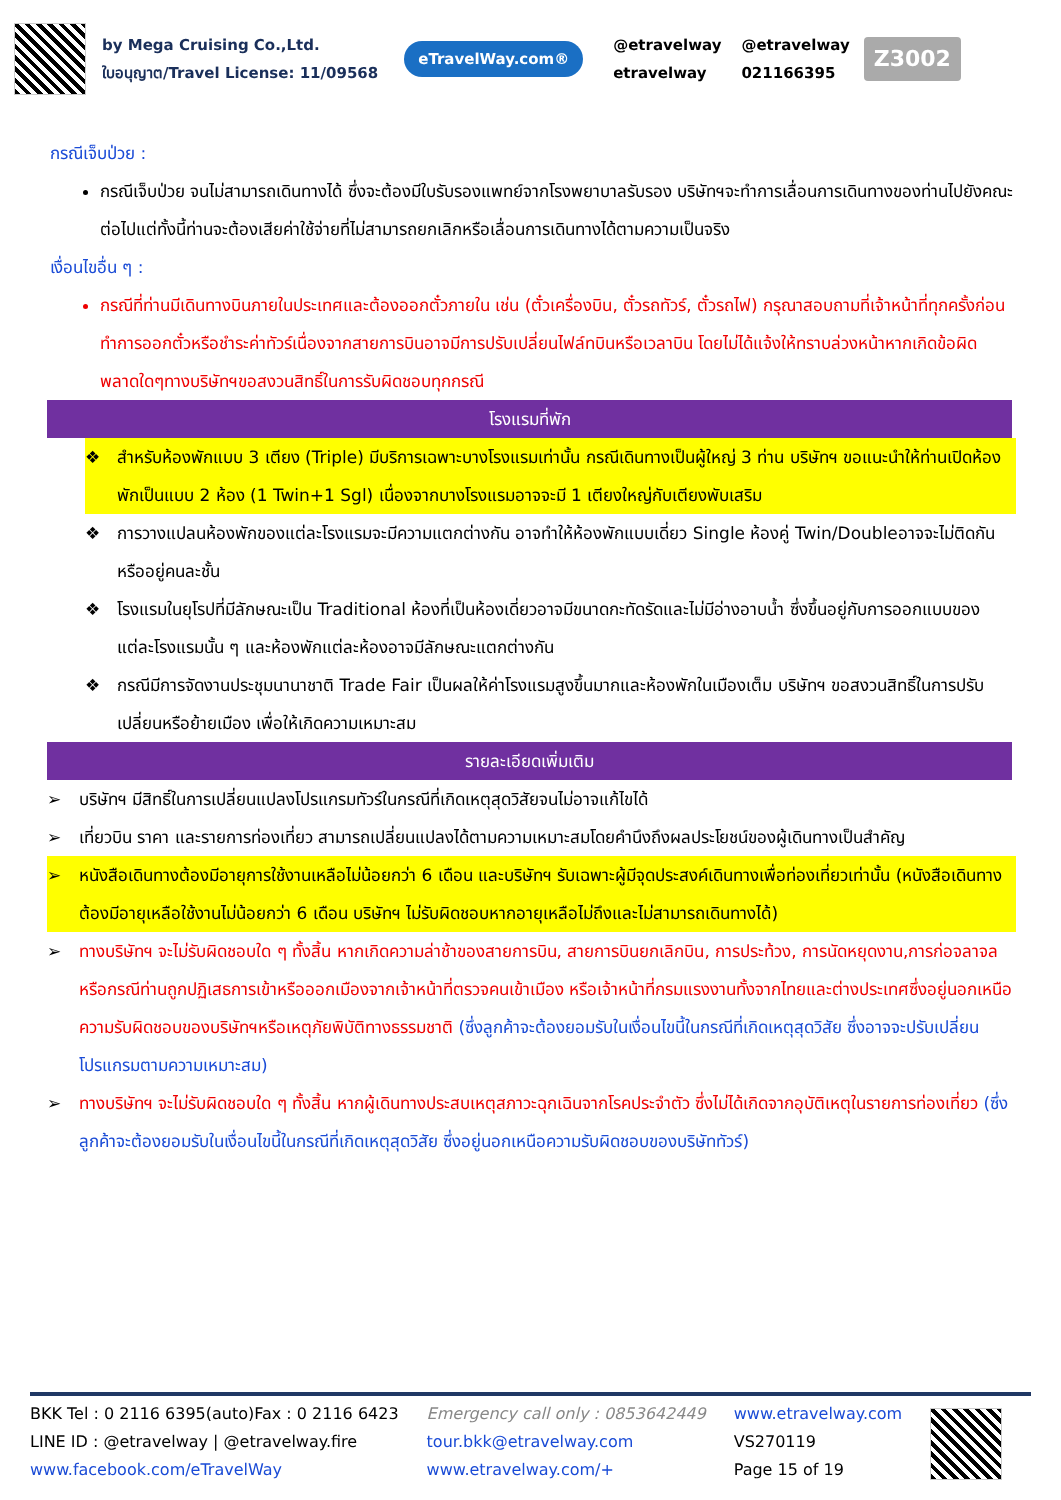by Mega Cruising Co.,Ltd.
ใบอนุญาต/Travel License: 11/09568
eTravelWay.com®
@etravelway @etravelway etravelway 021166395
Z3002
กรณีเจ็บป่วย :
กรณีเจ็บป่วย จนไม่สามารถเดินทางได้ ซึ่งจะต้องมีใบรับรองแพทย์จากโรงพยาบาลรับรอง บริษัทฯจะทำการเลื่อนการเดินทางของท่านไปยังคณะต่อไปแต่ทั้งนี้ท่านจะต้องเสียค่าใช้จ่ายที่ไม่สามารถยกเลิกหรือเลื่อนการเดินทางได้ตามความเป็นจริง
เงื่อนไขอื่น ๆ :
กรณีที่ท่านมีเดินทางบินภายในประเทศและต้องออกตั๋วภายใน เช่น (ตั๋วเครื่องบิน, ตั๋วรถทัวร์, ตั๋วรถไฟ) กรุณาสอบถามที่เจ้าหน้าที่ทุกครั้งก่อนทำการออกตั๋วหรือชำระค่าทัวร์เนื่องจากสายการบินอาจมีการปรับเปลี่ยนไฟล์ทบินหรือเวลาบิน โดยไม่ได้แจ้งให้ทราบล่วงหน้าหากเกิดข้อผิดพลาดใดๆทางบริษัทฯขอสงวนสิทธิ์ในการรับผิดชอบทุกกรณี
โรงแรมที่พัก
❖ สำหรับห้องพักแบบ 3 เตียง (Triple) มีบริการเฉพาะบางโรงแรมเท่านั้น กรณีเดินทางเป็นผู้ใหญ่ 3 ท่าน บริษัทฯ ขอแนะนำให้ท่านเปิดห้องพักเป็นแบบ 2 ห้อง (1 Twin+1 Sgl) เนื่องจากบางโรงแรมอาจจะมี 1 เตียงใหญ่กับเตียงพับเสริม
❖ การวางแปลนห้องพักของแต่ละโรงแรมจะมีความแตกต่างกัน อาจทำให้ห้องพักแบบเดี่ยว Single ห้องคู่ Twin/Doubleอาจจะไม่ติดกันหรืออยู่คนละชั้น
❖ โรงแรมในยุโรปที่มีลักษณะเป็น Traditional ห้องที่เป็นห้องเดี่ยวอาจมีขนาดกะทัดรัดและไม่มีอ่างอาบน้ำ ซึ่งขึ้นอยู่กับการออกแบบของแต่ละโรงแรมนั้น ๆ และห้องพักแต่ละห้องอาจมีลักษณะแตกต่างกัน
❖ กรณีมีการจัดงานประชุมนานาชาติ Trade Fair เป็นผลให้ค่าโรงแรมสูงขึ้นมากและห้องพักในเมืองเต็ม บริษัทฯ ขอสงวนสิทธิ์ในการปรับเปลี่ยนหรือย้ายเมือง เพื่อให้เกิดความเหมาะสม
รายละเอียดเพิ่มเติม
➢ บริษัทฯ มีสิทธิ์ในการเปลี่ยนแปลงโปรแกรมทัวร์ในกรณีที่เกิดเหตุสุดวิสัยจนไม่อาจแก้ไขได้
➢ เที่ยวบิน ราคา และรายการท่องเที่ยว สามารถเปลี่ยนแปลงได้ตามความเหมาะสมโดยคำนึงถึงผลประโยชน์ของผู้เดินทางเป็นสำคัญ
➢ หนังสือเดินทางต้องมีอายุการใช้งานเหลือไม่น้อยกว่า 6 เดือน และบริษัทฯ รับเฉพาะผู้มีจุดประสงค์เดินทางเพื่อท่องเที่ยวเท่านั้น (หนังสือเดินทางต้องมีอายุเหลือใช้งานไม่น้อยกว่า 6 เดือน บริษัทฯ ไม่รับผิดชอบหากอายุเหลือไม่ถึงและไม่สามารถเดินทางได้)
➢ ทางบริษัทฯ จะไม่รับผิดชอบใด ๆ ทั้งสิ้น หากเกิดความล่าช้าของสายการบิน, สายการบินยกเลิกบิน, การประท้วง, การนัดหยุดงาน,การก่อจลาจล หรือกรณีท่านถูกปฏิเสธการเข้าหรือออกเมืองจากเจ้าหน้าที่ตรวจคนเข้าเมือง หรือเจ้าหน้าที่กรมแรงงานทั้งจากไทยและต่างประเทศซึ่งอยู่นอกเหนือความรับผิดชอบของบริษัทฯหรือเหตุภัยพิบัติทางธรรมชาติ (ซึ่งลูกค้าจะต้องยอมรับในเงื่อนไขนี้ในกรณีที่เกิดเหตุสุดวิสัย ซึ่งอาจจะปรับเปลี่ยนโปรแกรมตามความเหมาะสม)
➢ ทางบริษัทฯ จะไม่รับผิดชอบใด ๆ ทั้งสิ้น หากผู้เดินทางประสบเหตุสภาวะฉุกเฉินจากโรคประจำตัว ซึ่งไม่ได้เกิดจากอุบัติเหตุในรายการท่องเที่ยว (ซึ่งลูกค้าจะต้องยอมรับในเงื่อนไขนี้ในกรณีที่เกิดเหตุสุดวิสัย ซึ่งอยู่นอกเหนือความรับผิดชอบของบริษัททัวร์)
BKK Tel : 0 2116 6395(auto)Fax : 0 2116 6423
LINE ID : @etravelway | @etravelway.fire
www.facebook.com/eTravelWay
Emergency call only : 0853642449
tour.bkk@etravelway.com
www.etravelway.com/+
www.etravelway.com
VS270119
Page 15 of 19